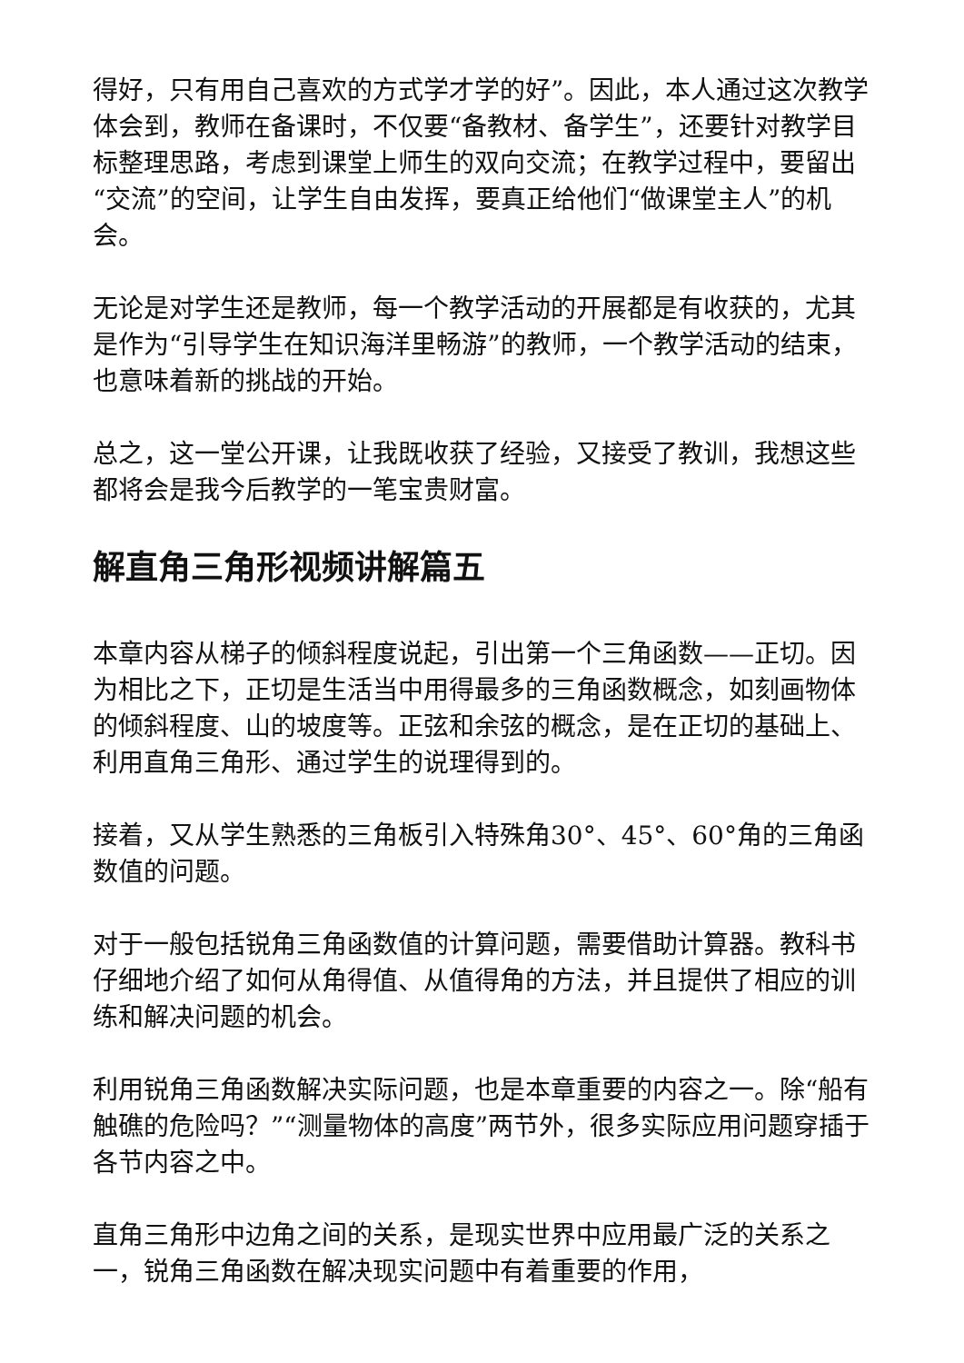得好，只有用自己喜欢的方式学才学的好”。因此，本人通过这次教学体会到，教师在备课时，不仅要“备教材、备学生”，还要针对教学目标整理思路，考虑到课堂上师生的双向交流；在教学过程中，要留出“交流”的空间，让学生自由发挥，要真正给他们“做课堂主人”的机会。
无论是对学生还是教师，每一个教学活动的开展都是有收获的，尤其是作为“引导学生在知识海洋里畅游”的教师，一个教学活动的结束，也意味着新的挑战的开始。
总之，这一堂公开课，让我既收获了经验，又接受了教训，我想这些都将会是我今后教学的一笔宝贵财富。
解直角三角形视频讲解篇五
本章内容从梯子的倾斜程度说起，引出第一个三角函数——正切。因为相比之下，正切是生活当中用得最多的三角函数概念，如刻画物体的倾斜程度、山的坡度等。正弦和余弦的概念，是在正切的基础上、利用直角三角形、通过学生的说理得到的。
接着，又从学生熟悉的三角板引入特殊角30°、45°、60°角的三角函数值的问题。
对于一般包括锐角三角函数值的计算问题，需要借助计算器。教科书仔细地介绍了如何从角得值、从值得角的方法，并且提供了相应的训练和解决问题的机会。
利用锐角三角函数解决实际问题，也是本章重要的内容之一。除“船有触礁的危险吗？”“测量物体的高度”两节外，很多实际应用问题穿插于各节内容之中。
直角三角形中边角之间的关系，是现实世界中应用最广泛的关系之一，锐角三角函数在解决现实问题中有着重要的作用，